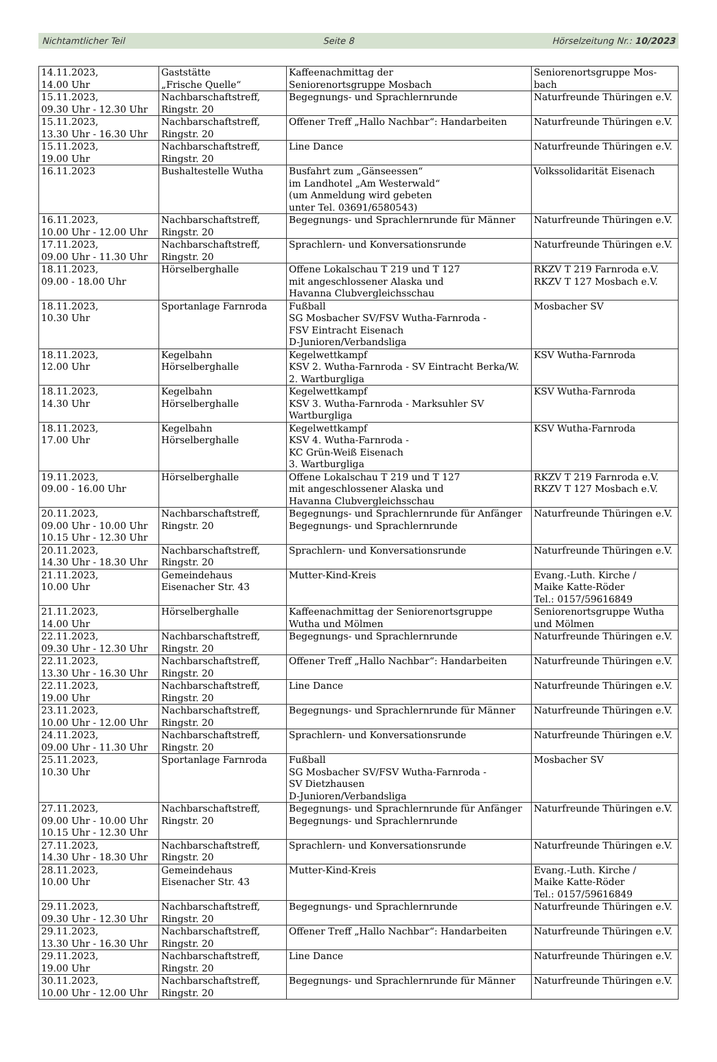Nichtamtlicher Teil Seite 8 Hörselzeitung Nr.: 10/2023
| 14.11.2023, 14.00 Uhr | Gaststätte „Frische Quelle“ | Kaffeenachmittag der Seniorenortsgruppe Mosbach | Seniorenortsgruppe Mos- bach |
| 15.11.2023, 09.30 Uhr - 12.30 Uhr | Nachbarschaftstreff, Ringstr. 20 | Begegnungs- und Sprachlernrunde | Naturfreunde Thüringen e.V. |
| 15.11.2023, 13.30 Uhr - 16.30 Uhr | Nachbarschaftstreff, Ringstr. 20 | Offener Treff „Hallo Nachbar“: Handarbeiten | Naturfreunde Thüringen e.V. |
| 15.11.2023, 19.00 Uhr | Nachbarschaftstreff, Ringstr. 20 | Line Dance | Naturfreunde Thüringen e.V. |
| 16.11.2023 | Bushaltestelle Wutha | Busfahrt zum „Gänseessen“ im Landhotel „Am Westerwald“ (um Anmeldung wird gebeten unter Tel. 03691/6580543) | Volkssolidarität Eisenach |
| 16.11.2023, 10.00 Uhr - 12.00 Uhr | Nachbarschaftstreff, Ringstr. 20 | Begegnungs- und Sprachlernrunde für Männer | Naturfreunde Thüringen e.V. |
| 17.11.2023, 09.00 Uhr - 11.30 Uhr | Nachbarschaftstreff, Ringstr. 20 | Sprachlern- und Konversationsrunde | Naturfreunde Thüringen e.V. |
| 18.11.2023, 09.00 - 18.00 Uhr | Hörselberghalle | Offene Lokalschau T 219 und T 127 mit angeschlossener Alaska und Havanna Clubvergleichsschau | RKZV T 219 Farnroda e.V. RKZV T 127 Mosbach e.V. |
| 18.11.2023, 10.30 Uhr | Sportanlage Farnroda | Fußball SG Mosbacher SV/FSV Wutha-Farnroda - FSV Eintracht Eisenach D-Junioren/Verbandsliga | Mosbacher SV |
| 18.11.2023, 12.00 Uhr | Kegelbahn Hörselberghalle | Kegelwettkampf KSV 2. Wutha-Farnroda - SV Eintracht Berka/W. 2. Wartburgliga | KSV Wutha-Farnroda |
| 18.11.2023, 14.30 Uhr | Kegelbahn Hörselberghalle | Kegelwettkampf KSV 3. Wutha-Farnroda - Marksuhler SV Wartburgliga | KSV Wutha-Farnroda |
| 18.11.2023, 17.00 Uhr | Kegelbahn Hörselberghalle | Kegelwettkampf KSV 4. Wutha-Farnroda - KC Grün-Weiß Eisenach 3. Wartburgliga | KSV Wutha-Farnroda |
| 19.11.2023, 09.00 - 16.00 Uhr | Hörselberghalle | Offene Lokalschau T 219 und T 127 mit angeschlossener Alaska und Havanna Clubvergleichsschau | RKZV T 219 Farnroda e.V. RKZV T 127 Mosbach e.V. |
| 20.11.2023, 09.00 Uhr - 10.00 Uhr 10.15 Uhr - 12.30 Uhr | Nachbarschaftstreff, Ringstr. 20 | Begegnungs- und Sprachlernrunde für Anfänger Begegnungs- und Sprachlernrunde | Naturfreunde Thüringen e.V. |
| 20.11.2023, 14.30 Uhr - 18.30 Uhr | Nachbarschaftstreff, Ringstr. 20 | Sprachlern- und Konversationsrunde | Naturfreunde Thüringen e.V. |
| 21.11.2023, 10.00 Uhr | Gemeindehaus Eisenacher Str. 43 | Mutter-Kind-Kreis | Evang.-Luth. Kirche / Maike Katte-Röder Tel.: 0157/59616849 |
| 21.11.2023, 14.00 Uhr | Hörselberghalle | Kaffeenachmittag der Seniorenortsgruppe Wutha und Mölmen | Seniorenortsgruppe Wutha und Mölmen |
| 22.11.2023, 09.30 Uhr - 12.30 Uhr | Nachbarschaftstreff, Ringstr. 20 | Begegnungs- und Sprachlernrunde | Naturfreunde Thüringen e.V. |
| 22.11.2023, 13.30 Uhr - 16.30 Uhr | Nachbarschaftstreff, Ringstr. 20 | Offener Treff „Hallo Nachbar“: Handarbeiten | Naturfreunde Thüringen e.V. |
| 22.11.2023, 19.00 Uhr | Nachbarschaftstreff, Ringstr. 20 | Line Dance | Naturfreunde Thüringen e.V. |
| 23.11.2023, 10.00 Uhr - 12.00 Uhr | Nachbarschaftstreff, Ringstr. 20 | Begegnungs- und Sprachlernrunde für Männer | Naturfreunde Thüringen e.V. |
| 24.11.2023, 09.00 Uhr - 11.30 Uhr | Nachbarschaftstreff, Ringstr. 20 | Sprachlern- und Konversationsrunde | Naturfreunde Thüringen e.V. |
| 25.11.2023, 10.30 Uhr | Sportanlage Farnroda | Fußball SG Mosbacher SV/FSV Wutha-Farnroda - SV Dietzhausen D-Junioren/Verbandsliga | Mosbacher SV |
| 27.11.2023, 09.00 Uhr - 10.00 Uhr 10.15 Uhr - 12.30 Uhr | Nachbarschaftstreff, Ringstr. 20 | Begegnungs- und Sprachlernrunde für Anfänger Begegnungs- und Sprachlernrunde | Naturfreunde Thüringen e.V. |
| 27.11.2023, 14.30 Uhr - 18.30 Uhr | Nachbarschaftstreff, Ringstr. 20 | Sprachlern- und Konversationsrunde | Naturfreunde Thüringen e.V. |
| 28.11.2023, 10.00 Uhr | Gemeindehaus Eisenacher Str. 43 | Mutter-Kind-Kreis | Evang.-Luth. Kirche / Maike Katte-Röder Tel.: 0157/59616849 |
| 29.11.2023, 09.30 Uhr - 12.30 Uhr | Nachbarschaftstreff, Ringstr. 20 | Begegnungs- und Sprachlernrunde | Naturfreunde Thüringen e.V. |
| 29.11.2023, 13.30 Uhr - 16.30 Uhr | Nachbarschaftstreff, Ringstr. 20 | Offener Treff „Hallo Nachbar“: Handarbeiten | Naturfreunde Thüringen e.V. |
| 29.11.2023, 19.00 Uhr | Nachbarschaftstreff, Ringstr. 20 | Line Dance | Naturfreunde Thüringen e.V. |
| 30.11.2023, 10.00 Uhr - 12.00 Uhr | Nachbarschaftstreff, Ringstr. 20 | Begegnungs- und Sprachlernrunde für Männer | Naturfreunde Thüringen e.V. |